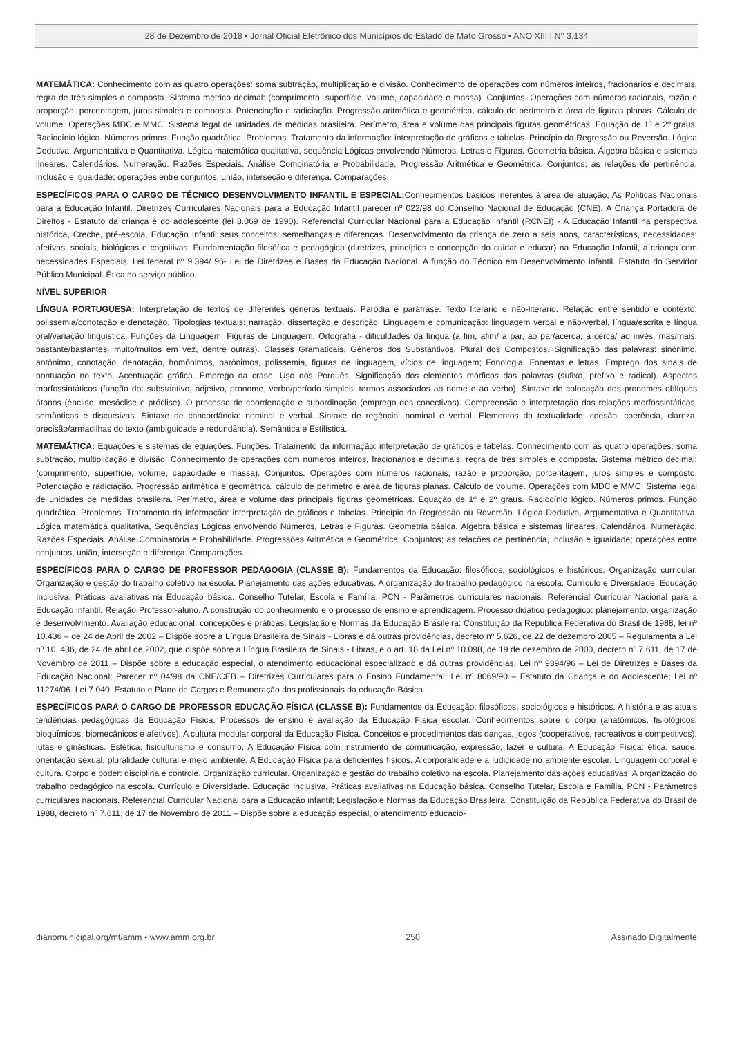28 de Dezembro de 2018 • Jornal Oficial Eletrônico dos Municípios do Estado de Mato Grosso • ANO XIII | N° 3.134
MATEMÁTICA: Conhecimento com as quatro operações: soma subtração, multiplicação e divisão. Conhecimento de operações com números inteiros, fracionários e decimais, regra de três simples e composta. Sistema métrico decimal: (comprimento, superfície, volume, capacidade e massa). Conjuntos. Operações com números racionais, razão e proporção, porcentagem, juros simples e composto. Potenciação e radiciação. Progressão aritmética e geométrica, cálculo de perímetro e área de figuras planas. Cálculo de volume. Operações MDC e MMC. Sistema legal de unidades de medidas brasileira. Perímetro, área e volume das principais figuras geométricas. Equação de 1º e 2º graus. Raciocínio lógico. Números primos. Função quadrática. Problemas. Tratamento da informação: interpretação de gráficos e tabelas. Princípio da Regressão ou Reversão. Lógica Dedutiva, Argumentativa e Quantitativa. Lógica matemática qualitativa, sequência Lógicas envolvendo Números, Letras e Figuras. Geometria básica. Álgebra básica e sistemas lineares. Calendários. Numeração. Razões Especiais. Análise Combinatória e Probabilidade. Progressão Aritmética e Geométrica. Conjuntos; as relações de pertinência, inclusão e igualdade; operações entre conjuntos, união, interseção e diferença. Comparações.
ESPECÍFICOS PARA O CARGO DE TÉCNICO DESENVOLVIMENTO INFANTIL E ESPECIAL: Conhecimentos básicos inerentes à área de atuação, As Políticas Nacionais para a Educação Infantil. Diretrizes Curriculares Nacionais para a Educação Infantil parecer nº 022/98 do Conselho Nacional de Educação (CNE). A Criança Portadora de Direitos - Estatuto da criança e do adolescente (lei 8.069 de 1990). Referencial Curricular Nacional para a Educação Infantil (RCNEI) - A Educação Infantil na perspectiva histórica, Creche, pré-escola, Educação Infantil seus conceitos, semelhanças e diferenças. Desenvolvimento da criança de zero a seis anos, características, necessidades: afetivas, sociais, biológicas e cognitivas. Fundamentação filosófica e pedagógica (diretrizes, princípios e concepção do cuidar e educar) na Educação Infantil, a criança com necessidades Especiais. Lei federal nº 9.394/ 96- Lei de Diretrizes e Bases da Educação Nacional. A função do Técnico em Desenvolvimento infantil. Estatuto do Servidor Público Municipal. Ética no serviço público
NÍVEL SUPERIOR
LÍNGUA PORTUGUESA: Interpretação de textos de diferentes gêneros textuais. Paródia e paráfrase. Texto literário e não-literário. Relação entre sentido e contexto: polissemia/conotação e denotação. Tipologias textuais: narração, dissertação e descrição. Linguagem e comunicação: linguagem verbal e não-verbal, língua/escrita e língua oral/variação linguística. Funções da Linguagem. Figuras de Linguagem. Ortografia - dificuldades da língua (a fim, afim/ a par, ao par/acerca, a cerca/ ao invés, mas/mais, bastante/bastantes, muito/muitos em vez, dentre outras). Classes Gramaticais, Gêneros dos Substantivos, Plural dos Compostos, Significação das palavras: sinônimo, antônimo, conotação, denotação, homônimos, parônimos, polissemia, figuras de linguagem, vícios de linguagem; Fonologia; Fonemas e letras. Emprego dos sinais de pontuação no texto. Acentuação gráfica. Emprego da crase. Uso dos Porquês, Significação dos elementos mórficos das palavras (sufixo, prefixo e radical). Aspectos morfossintáticos (função do: substantivo, adjetivo, pronome, verbo/período simples: termos associados ao nome e ao verbo). Sintaxe de colocação dos pronomes oblíquos átonos (ênclise, mesóclise e próclise). O processo de coordenação e subordinação (emprego dos conectivos). Compreensão e interpretação das relações morfossintáticas, semânticas e discursivas. Sintaxe de concordância: nominal e verbal. Sintaxe de regência: nominal e verbal. Elementos da textualidade: coesão, coerência, clareza, precisão/armadilhas do texto (ambiguidade e redundância). Semântica e Estilística.
MATEMÁTICA: Equações e sistemas de equações. Funções. Tratamento da informação: interpretação de gráficos e tabelas. Conhecimento com as quatro operações: soma subtração, multiplicação e divisão. Conhecimento de operações com números inteiros, fracionários e decimais, regra de três simples e composta. Sistema métrico decimal: (comprimento, superfície, volume, capacidade e massa). Conjuntos. Operações com números racionais, razão e proporção, porcentagem, juros simples e composto. Potenciação e radiciação. Progressão aritmética e geométrica, cálculo de perímetro e área de figuras planas. Cálculo de volume. Operações com MDC e MMC. Sistema legal de unidades de medidas brasileira. Perímetro, área e volume das principais figuras geométricas. Equação de 1º e 2º graus. Raciocínio lógico. Números primos. Função quadrática. Problemas. Tratamento da informação: interpretação de gráficos e tabelas. Princípio da Regressão ou Reversão. Lógica Dedutiva, Argumentativa e Quantitativa. Lógica matemática qualitativa, Sequências Lógicas envolvendo Números, Letras e Figuras. Geometria básica. Álgebra básica e sistemas lineares. Calendários. Numeração. Razões Especiais. Análise Combinatória e Probabilidade. Progressões Aritmética e Geométrica. Conjuntos; as relações de pertinência, inclusão e igualdade; operações entre conjuntos, união, interseção e diferença. Comparações.
ESPECÍFICOS PARA O CARGO DE PROFESSOR PEDAGOGIA (CLASSE B): Fundamentos da Educação: filosóficos, sociológicos e históricos. Organização curricular. Organização e gestão do trabalho coletivo na escola. Planejamento das ações educativas. A organização do trabalho pedagógico na escola. Currículo e Diversidade. Educação Inclusiva. Práticas avaliativas na Educação básica. Conselho Tutelar, Escola e Família. PCN - Parâmetros curriculares nacionais. Referencial Curricular Nacional para a Educação infantil. Relação Professor-aluno. A construção do conhecimento e o processo de ensino e aprendizagem. Processo didático pedagógico: planejamento, organização e desenvolvimento. Avaliação educacional: concepções e práticas. Legislação e Normas da Educação Brasileira: Constituição da República Federativa do Brasil de 1988, lei nº 10.436 – de 24 de Abril de 2002 – Dispõe sobre a Língua Brasileira de Sinais - Libras e dá outras providências, decreto nº 5.626, de 22 de dezembro 2005 – Regulamenta a Lei nº 10. 436, de 24 de abril de 2002, que dispõe sobre a Língua Brasileira de Sinais - Libras, e o art. 18 da Lei nº 10.098, de 19 de dezembro de 2000, decreto nº 7.611, de 17 de Novembro de 2011 – Dispõe sobre a educação especial, o atendimento educacional especializado e dá outras providências, Lei nº 9394/96 – Lei de Diretrizes e Bases da Educação Nacional; Parecer nº 04/98 da CNE/CEB – Diretrizes Curriculares para o Ensino Fundamental; Lei nº 8069/90 – Estatuto da Criança e do Adolescente; Lei nº 11274/06. Lei 7.040. Estatuto e Plano de Cargos e Remuneração dos profissionais da educação Básica.
ESPECÍFICOS PARA O CARGO DE PROFESSOR EDUCAÇÃO FÍSICA (CLASSE B): Fundamentos da Educação: filosóficos, sociológicos e históricos. A história e as atuais tendências pedagógicas da Educação Física. Processos de ensino e avaliação da Educação Física escolar. Conhecimentos sobre o corpo (anatômicos, fisiológicos, bioquímicos, biomecânicos e afetivos). A cultura modular corporal da Educação Física. Conceitos e procedimentos das danças, jogos (cooperativos, recreativos e competitivos), lutas e ginásticas. Estética, fisiculturismo e consumo. A Educação Física com instrumento de comunicação, expressão, lazer e cultura. A Educação Física: ética, saúde, orientação sexual, pluralidade cultural e meio ambiente. A Educação Física para deficientes físicos. A corporalidade e a ludicidade no ambiente escolar. Linguagem corporal e cultura. Corpo e poder: disciplina e controle. Organização curricular. Organização e gestão do trabalho coletivo na escola. Planejamento das ações educativas. A organização do trabalho pedagógico na escola. Currículo e Diversidade. Educação Inclusiva. Práticas avaliativas na Educação básica. Conselho Tutelar, Escola e Família. PCN - Parâmetros curriculares nacionais. Referencial Curricular Nacional para a Educação infantil; Legislação e Normas da Educação Brasileira: Constituição da República Federativa do Brasil de 1988, decreto nº 7.611, de 17 de Novembro de 2011 – Dispõe sobre a educação especial, o atendimento educacio-
diariomunicipal.org/mt/amm • www.amm.org.br 250 Assinado Digitalmente